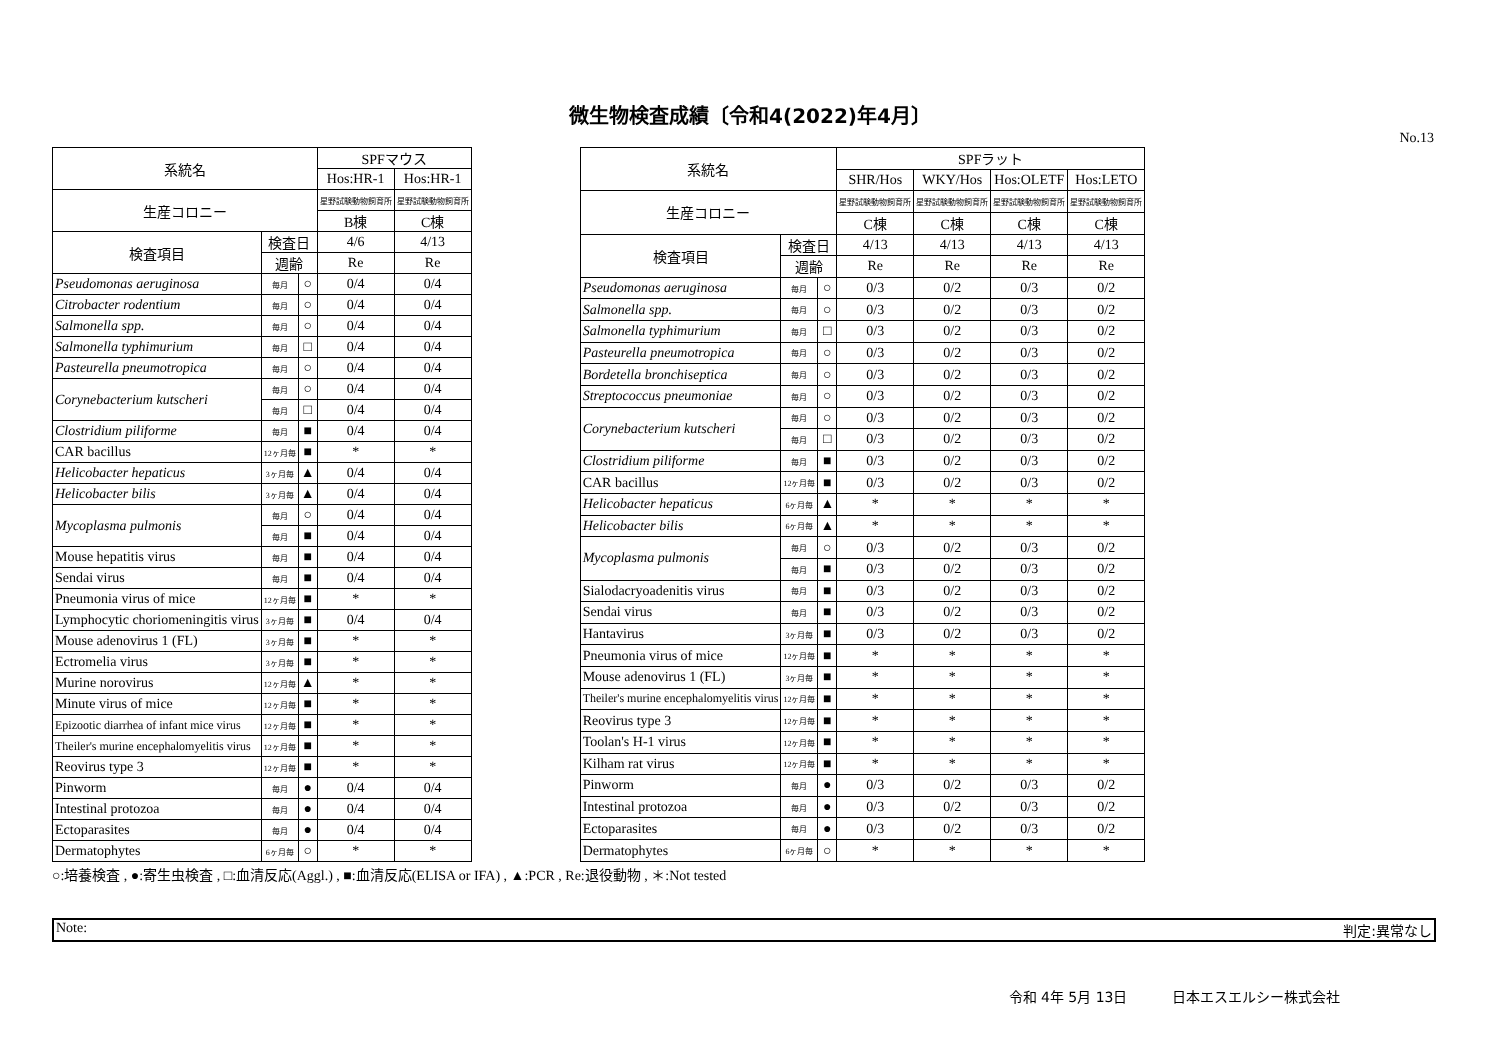微生物検査成績〔令和4(2022)年4月〕
No.13
| 系統名 | | | SPFマウス | |
| --- | --- | --- | --- | --- |
| | | | Hos:HR-1 | Hos:HR-1 |
| 生産コロニー | | | 星野試験動物飼育所 | 星野試験動物飼育所 |
| | | | B棟 | C棟 |
| 検査項目 | 検査日 | | 4/6 | 4/13 |
| | 週齢 | | Re | Re |
| Pseudomonas aeruginosa | 毎月 | ○ | 0/4 | 0/4 |
| Citrobacter rodentium | 毎月 | ○ | 0/4 | 0/4 |
| Salmonella spp. | 毎月 | ○ | 0/4 | 0/4 |
| Salmonella typhimurium | 毎月 | □ | 0/4 | 0/4 |
| Pasteurella pneumotropica | 毎月 | ○ | 0/4 | 0/4 |
| Corynebacterium kutscheri | 毎月 | ○ | 0/4 | 0/4 |
| | 毎月 | □ | 0/4 | 0/4 |
| Clostridium piliforme | 毎月 | ■ | 0/4 | 0/4 |
| CAR bacillus | 12ヶ月毎 | ■ | * | * |
| Helicobacter hepaticus | 3ヶ月毎 | ▲ | 0/4 | 0/4 |
| Helicobacter bilis | 3ヶ月毎 | ▲ | 0/4 | 0/4 |
| Mycoplasma pulmonis | 毎月 | ○ | 0/4 | 0/4 |
| | 毎月 | ■ | 0/4 | 0/4 |
| Mouse hepatitis virus | 毎月 | ■ | 0/4 | 0/4 |
| Sendai virus | 毎月 | ■ | 0/4 | 0/4 |
| Pneumonia virus of mice | 12ヶ月毎 | ■ | * | * |
| Lymphocytic choriomeningitis virus | 3ヶ月毎 | ■ | 0/4 | 0/4 |
| Mouse adenovirus 1 (FL) | 3ヶ月毎 | ■ | * | * |
| Ectromelia virus | 3ヶ月毎 | ■ | * | * |
| Murine norovirus | 12ヶ月毎 | ▲ | * | * |
| Minute virus of mice | 12ヶ月毎 | ■ | * | * |
| Epizootic diarrhea of infant mice virus | 12ヶ月毎 | ■ | * | * |
| Theiler's murine encephalomyelitis virus | 12ヶ月毎 | ■ | * | * |
| Reovirus type 3 | 12ヶ月毎 | ■ | * | * |
| Pinworm | 毎月 | ● | 0/4 | 0/4 |
| Intestinal protozoa | 毎月 | ● | 0/4 | 0/4 |
| Ectoparasites | 毎月 | ● | 0/4 | 0/4 |
| Dermatophytes | 6ヶ月毎 | ○ | * | * |
| 系統名 | | | SPFラット | | | |
| --- | --- | --- | --- | --- | --- | --- |
| | | | SHR/Hos | WKY/Hos | Hos:OLETF | Hos:LETO |
| 生産コロニー | | | 星野試験動物飼育所 | 星野試験動物飼育所 | 星野試験動物飼育所 | 星野試験動物飼育所 |
| | | | C棟 | C棟 | C棟 | C棟 |
| 検査項目 | 検査日 | | 4/13 | 4/13 | 4/13 | 4/13 |
| | 週齢 | | Re | Re | Re | Re |
| Pseudomonas aeruginosa | 毎月 | ○ | 0/3 | 0/2 | 0/3 | 0/2 |
| Salmonella spp. | 毎月 | ○ | 0/3 | 0/2 | 0/3 | 0/2 |
| Salmonella typhimurium | 毎月 | □ | 0/3 | 0/2 | 0/3 | 0/2 |
| Pasteurella pneumotropica | 毎月 | ○ | 0/3 | 0/2 | 0/3 | 0/2 |
| Bordetella bronchiseptica | 毎月 | ○ | 0/3 | 0/2 | 0/3 | 0/2 |
| Streptococcus pneumoniae | 毎月 | ○ | 0/3 | 0/2 | 0/3 | 0/2 |
| Corynebacterium kutscheri | 毎月 | ○ | 0/3 | 0/2 | 0/3 | 0/2 |
| | 毎月 | □ | 0/3 | 0/2 | 0/3 | 0/2 |
| Clostridium piliforme | 毎月 | ■ | 0/3 | 0/2 | 0/3 | 0/2 |
| CAR bacillus | 12ヶ月毎 | ■ | 0/3 | 0/2 | 0/3 | 0/2 |
| Helicobacter hepaticus | 6ヶ月毎 | ▲ | * | * | * | * |
| Helicobacter bilis | 6ヶ月毎 | ▲ | * | * | * | * |
| Mycoplasma pulmonis | 毎月 | ○ | 0/3 | 0/2 | 0/3 | 0/2 |
| | 毎月 | ■ | 0/3 | 0/2 | 0/3 | 0/2 |
| Sialodacryoadenitis virus | 毎月 | ■ | 0/3 | 0/2 | 0/3 | 0/2 |
| Sendai virus | 毎月 | ■ | 0/3 | 0/2 | 0/3 | 0/2 |
| Hantavirus | 3ヶ月毎 | ■ | 0/3 | 0/2 | 0/3 | 0/2 |
| Pneumonia virus of mice | 12ヶ月毎 | ■ | * | * | * | * |
| Mouse adenovirus 1 (FL) | 3ヶ月毎 | ■ | * | * | * | * |
| Theiler's murine encephalomyelitis virus | 12ヶ月毎 | ■ | * | * | * | * |
| Reovirus type 3 | 12ヶ月毎 | ■ | * | * | * | * |
| Toolan's H-1 virus | 12ヶ月毎 | ■ | * | * | * | * |
| Kilham rat virus | 12ヶ月毎 | ■ | * | * | * | * |
| Pinworm | 毎月 | ● | 0/3 | 0/2 | 0/3 | 0/2 |
| Intestinal protozoa | 毎月 | ● | 0/3 | 0/2 | 0/3 | 0/2 |
| Ectoparasites | 毎月 | ● | 0/3 | 0/2 | 0/3 | 0/2 |
| Dermatophytes | 6ヶ月毎 | ○ | * | * | * | * |
○:培養検査 , ●:寄生虫検査 , □:血清反応(Aggl.) , ■:血清反応(ELISA or IFA) , ▲:PCR , Re:退役動物 , ＊:Not tested
Note: 判定:異常なし
令和 4年 5月 13日 日本エスエルシー株式会社